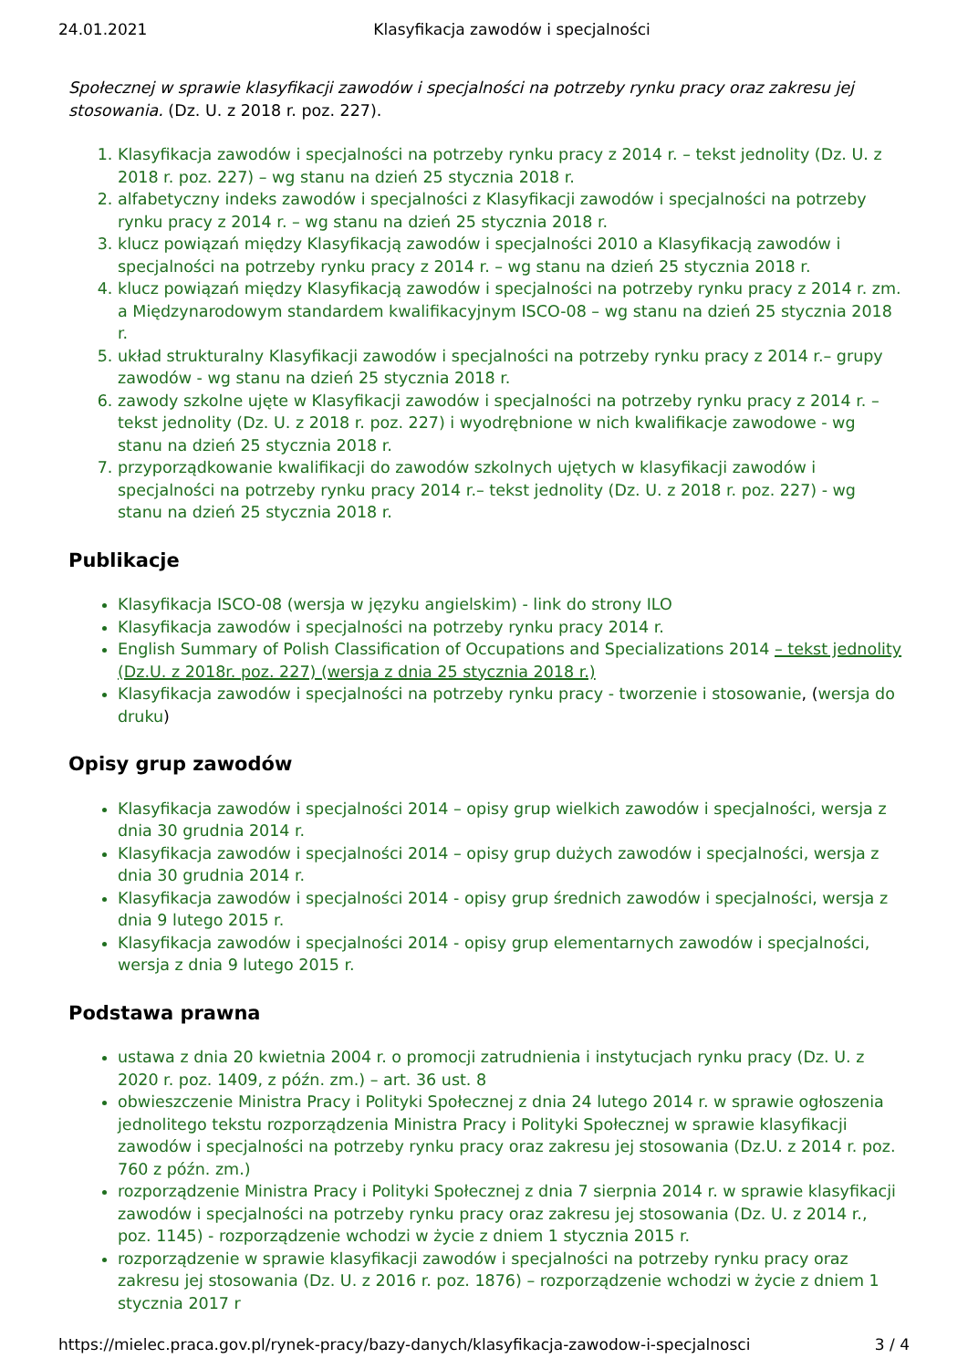24.01.2021 Klasyfikacja zawodów i specjalności
Społecznej w sprawie klasyfikacji zawodów i specjalności na potrzeby rynku pracy oraz zakresu jej stosowania. (Dz. U. z 2018 r. poz. 227).
1. Klasyfikacja zawodów i specjalności na potrzeby rynku pracy z 2014 r. – tekst jednolity (Dz. U. z 2018 r. poz. 227) – wg stanu na dzień 25 stycznia 2018 r.
2. alfabetyczny indeks zawodów i specjalności z Klasyfikacji zawodów i specjalności na potrzeby rynku pracy z 2014 r. – wg stanu na dzień 25 stycznia 2018 r.
3. klucz powiązań między Klasyfikacją zawodów i specjalności 2010 a Klasyfikacją zawodów i specjalności na potrzeby rynku pracy z 2014 r. – wg stanu na dzień 25 stycznia 2018 r.
4. klucz powiązań między Klasyfikacją zawodów i specjalności na potrzeby rynku pracy z 2014 r. zm. a Międzynarodowym standardem kwalifikacyjnym ISCO-08 – wg stanu na dzień 25 stycznia 2018 r.
5. układ strukturalny Klasyfikacji zawodów i specjalności na potrzeby rynku pracy z 2014 r.– grupy zawodów - wg stanu na dzień 25 stycznia 2018 r.
6. zawody szkolne ujęte w Klasyfikacji zawodów i specjalności na potrzeby rynku pracy z 2014 r. – tekst jednolity (Dz. U. z 2018 r. poz. 227) i wyodrębnione w nich kwalifikacje zawodowe - wg stanu na dzień 25 stycznia 2018 r.
7. przyporządkowanie kwalifikacji do zawodów szkolnych ujętych w klasyfikacji zawodów i specjalności na potrzeby rynku pracy 2014 r.– tekst jednolity (Dz. U. z 2018 r. poz. 227) - wg stanu na dzień 25 stycznia 2018 r.
Publikacje
Klasyfikacja ISCO-08 (wersja w języku angielskim) - link do strony ILO
Klasyfikacja zawodów i specjalności na potrzeby rynku pracy 2014 r.
English Summary of Polish Classification of Occupations and Specializations 2014 – tekst jednolity (Dz.U. z 2018r. poz. 227) (wersja z dnia 25 stycznia 2018 r.)
Klasyfikacja zawodów i specjalności na potrzeby rynku pracy - tworzenie i stosowanie, (wersja do druku)
Opisy grup zawodów
Klasyfikacja zawodów i specjalności 2014 – opisy grup wielkich zawodów i specjalności, wersja z dnia 30 grudnia 2014 r.
Klasyfikacja zawodów i specjalności 2014 – opisy grup dużych zawodów i specjalności, wersja z dnia 30 grudnia 2014 r.
Klasyfikacja zawodów i specjalności 2014 - opisy grup średnich zawodów i specjalności, wersja z dnia 9 lutego 2015 r.
Klasyfikacja zawodów i specjalności 2014 - opisy grup elementarnych zawodów i specjalności, wersja z dnia 9 lutego 2015 r.
Podstawa prawna
ustawa z dnia 20 kwietnia 2004 r. o promocji zatrudnienia i instytucjach rynku pracy (Dz. U. z 2020 r. poz. 1409, z późn. zm.) – art. 36 ust. 8
obwieszczenie Ministra Pracy i Polityki Społecznej z dnia 24 lutego 2014 r. w sprawie ogłoszenia jednolitego tekstu rozporządzenia Ministra Pracy i Polityki Społecznej w sprawie klasyfikacji zawodów i specjalności na potrzeby rynku pracy oraz zakresu jej stosowania (Dz.U. z 2014 r. poz. 760 z późn. zm.)
rozporządzenie Ministra Pracy i Polityki Społecznej z dnia 7 sierpnia 2014 r. w sprawie klasyfikacji zawodów i specjalności na potrzeby rynku pracy oraz zakresu jej stosowania (Dz. U. z 2014 r., poz. 1145) - rozporządzenie wchodzi w życie z dniem 1 stycznia 2015 r.
rozporządzenie w sprawie klasyfikacji zawodów i specjalności na potrzeby rynku pracy oraz zakresu jej stosowania (Dz. U. z 2016 r. poz. 1876) – rozporządzenie wchodzi w życie z dniem 1 stycznia 2017 r
https://mielec.praca.gov.pl/rynek-pracy/bazy-danych/klasyfikacja-zawodow-i-specjalnosci 3 / 4